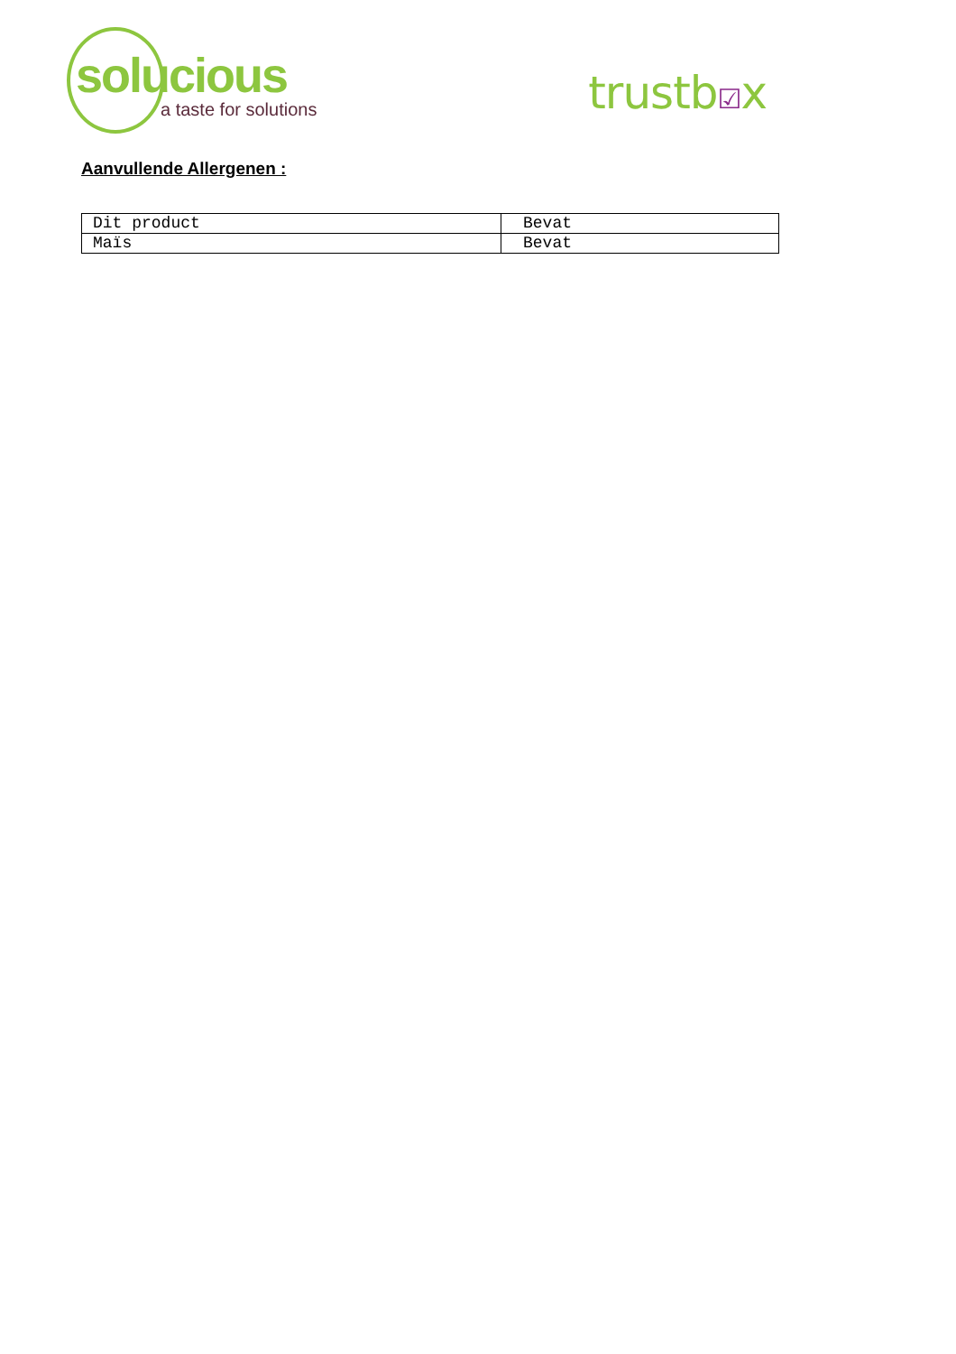solucious
a taste for solutions
trustb☑x
Aanvullende Allergenen :
| Dit product | Bevat |
| Maïs | Bevat |